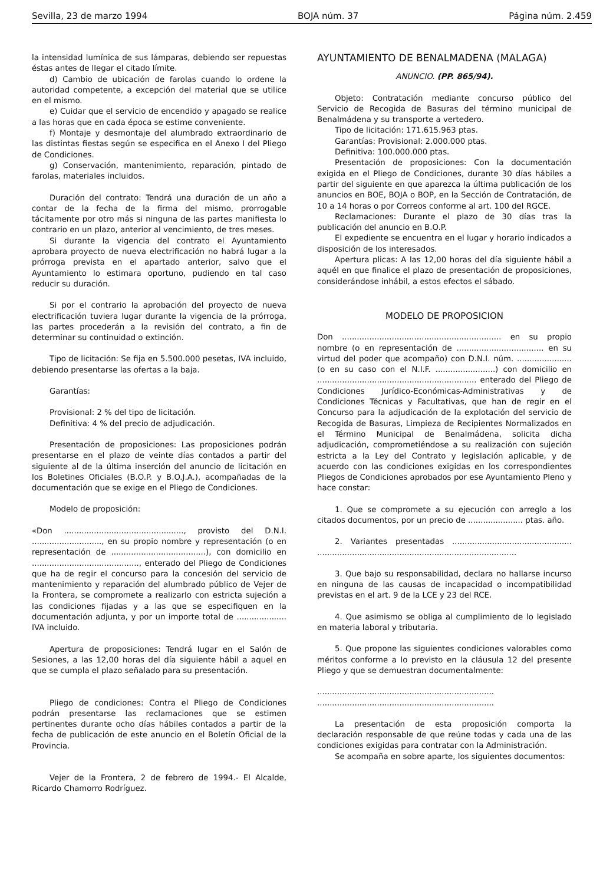Sevilla, 23 de marzo 1994 BOJA núm. 37 Página núm. 2.459
la intensidad lumínica de sus lámparas, debiendo ser repuestas éstas antes de llegar el citado límite.
d) Cambio de ubicación de farolas cuando lo ordene la autoridad competente, a excepción del material que se utilice en el mismo.
e) Cuidar que el servicio de encendido y apagado se realice a las horas que en cada época se estime conveniente.
f) Montaje y desmontaje del alumbrado extraordinario de las distintas fiestas según se especifica en el Anexo I del Pliego de Condiciones.
g) Conservación, mantenimiento, reparación, pintado de farolas, materiales incluidos.
Duración del contrato: Tendrá una duración de un año a contar de la fecha de la firma del mismo, prorrogable tácitamente por otro más si ninguna de las partes manifiesta lo contrario en un plazo, anterior al vencimiento, de tres meses.
Si durante la vigencia del contrato el Ayuntamiento aprobara proyecto de nueva electrificación no habrá lugar a la prórroga prevista en el apartado anterior, salvo que el Ayuntamiento lo estimara oportuno, pudiendo en tal caso reducir su duración.
Si por el contrario la aprobación del proyecto de nueva electrificación tuviera lugar durante la vigencia de la prórroga, las partes procederán a la revisión del contrato, a fin de determinar su continuidad o extinción.
Tipo de licitación: Se fija en 5.500.000 pesetas, IVA incluido, debiendo presentarse las ofertas a la baja.
Garantías:
Provisional: 2 % del tipo de licitación.
Definitiva: 4 % del precio de adjudicación.
Presentación de proposiciones: Las proposiciones podrán presentarse en el plazo de veinte días contados a partir del siguiente al de la última inserción del anuncio de licitación en los Boletines Oficiales (B.O.P. y B.O.J.A.), acompañadas de la documentación que se exige en el Pliego de Condiciones.
Modelo de proposición:
«Don ................................................, provisto del D.N.I. ............................, en su propio nombre y representación (o en representación de ......................................), con domicilio en ..........................................., enterado del Pliego de Condiciones que ha de regir el concurso para la concesión del servicio de mantenimiento y reparación del alumbrado público de Vejer de la Frontera, se compromete a realizarlo con estricta sujeción a las condiciones fijadas y a las que se especifiquen en la documentación adjunta, y por un importe total de .................... IVA incluido.
Apertura de proposiciones: Tendrá lugar en el Salón de Sesiones, a las 12,00 horas del día siguiente hábil a aquel en que se cumpla el plazo señalado para su presentación.
Pliego de condiciones: Contra el Pliego de Condiciones podrán presentarse las reclamaciones que se estimen pertinentes durante ocho días hábiles contados a partir de la fecha de publicación de este anuncio en el Boletín Oficial de la Provincia.
Vejer de la Frontera, 2 de febrero de 1994.- El Alcalde, Ricardo Chamorro Rodríguez.
AYUNTAMIENTO DE BENALMADENA (MALAGA)
ANUNCIO. (PP. 865/94).
Objeto: Contratación mediante concurso público del Servicio de Recogida de Basuras del término municipal de Benalmádena y su transporte a vertedero.
Tipo de licitación: 171.615.963 ptas.
Garantías: Provisional: 2.000.000 ptas.
Definitiva: 100.000.000 ptas.
Presentación de proposiciones: Con la documentación exigida en el Pliego de Condiciones, durante 30 días hábiles a partir del siguiente en que aparezca la última publicación de los anuncios en BOE, BOJA o BOP, en la Sección de Contratación, de 10 a 14 horas o por Correos conforme al art. 100 del RGCE.
Reclamaciones: Durante el plazo de 30 días tras la publicación del anuncio en B.O.P.
El expediente se encuentra en el lugar y horario indicados a disposición de los interesados.
Apertura plicas: A las 12,00 horas del día siguiente hábil a aquél en que finalice el plazo de presentación de proposiciones, considerándose inhábil, a estos efectos el sábado.
MODELO DE PROPOSICION
Don ................................................................ en su propio nombre (o en representación de ................................... en su virtud del poder que acompaño) con D.N.I. núm. ...................... (o en su caso con el N.I.F. ........................) con domicilio en ................................................................ enterado del Pliego de Condiciones Jurídico-Económicas-Administrativas y de Condiciones Técnicas y Facultativas, que han de regir en el Concurso para la adjudicación de la explotación del servicio de Recogida de Basuras, Limpieza de Recipientes Normalizados en el Término Municipal de Benalmádena, solicita dicha adjudicación, comprometiéndose a su realización con sujeción estricta a la Ley del Contrato y legislación aplicable, y de acuerdo con las condiciones exigidas en los correspondientes Pliegos de Condiciones aprobados por ese Ayuntamiento Pleno y hace constar:
1. Que se compromete a su ejecución con arreglo a los citados documentos, por un precio de ...................... ptas. año.
2. Variantes presentadas ................................................ ................................................................................
3. Que bajo su responsabilidad, declara no hallarse incurso en ninguna de las causas de incapacidad o incompatibilidad previstas en el art. 9 de la LCE y 23 del RCE.
4. Que asimismo se obliga al cumplimiento de lo legislado en materia laboral y tributaria.
5. Que propone las siguientes condiciones valorables como méritos conforme a lo previsto en la cláusula 12 del presente Pliego y que se demuestran documentalmente:
.......................................................................
.......................................................................
La presentación de esta proposición comporta la declaración responsable de que reúne todas y cada una de las condiciones exigidas para contratar con la Administración.
Se acompaña en sobre aparte, los siguientes documentos: